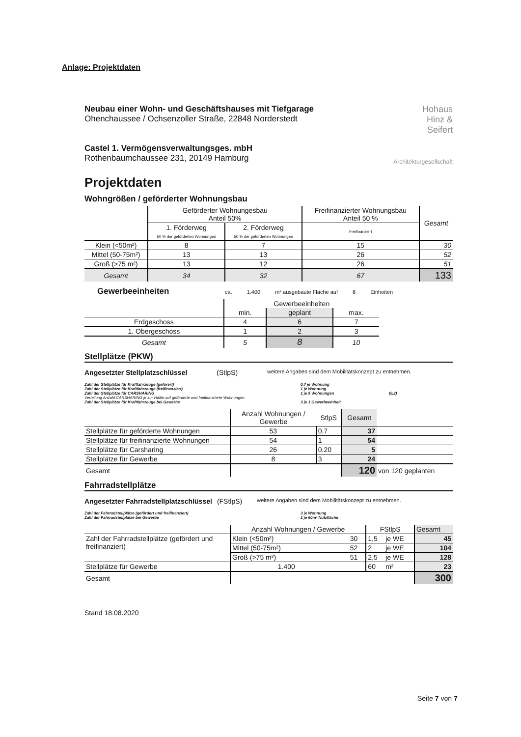Anlage: Projektdaten
Neubau einer Wohn- und Geschäftshauses mit Tiefgarage
Ohenchaussee / Ochsenzoller Straße, 22848 Norderstedt
Castel 1. Vermögensverwaltungsges. mbH
Rothenbaumchaussee 231, 20149 Hamburg
Hohaus
Hinz &
Seifert
Architekturgesellschaft
Projektdaten
Wohngrößen / geförderter Wohnungsbau
| | Geförderter Wohnungesbau Anteil 50% | | Freifinanzierter Wohnungsbau Anteil 50 % | Gesamt |
| | 1. Förderweg 50 % der geförderten Wohnungen | 2. Förderweg 50 % der geförderten Wohnungen | Freifinanziert | |
| Klein (<50m²) | 8 | 7 | 15 | 30 |
| Mittel (50-75m²) | 13 | 13 | 26 | 52 |
| Groß (>75 m²) | 13 | 12 | 26 | 51 |
| Gesamt | 34 | 32 | 67 | 133 |
Gewerbeeinheiten ca. 1.400 m² ausgebaute Fläche auf 8 Einheiten
| | Gewerbeeinheiten | | |
| | min. | geplant | max. |
| Erdgeschoss | 4 | 6 | 7 |
| 1. Obergeschoss | 1 | 2 | 3 |
| Gesamt | 5 | 8 | 10 |
Stellplätze (PKW)
Angesetzter Stellplatzschlüssel (StlpS) weitere Angaben sind dem Mobilitätskonzept zu entnehmen.
Zahl der Stellplätze für Kraftfahrzeuge (geförert) 0,7 je Wohnung
Zahl der Stellplätze für Kraftfahrzeuge (freifinanziert) 1 je Wohnung
Zahl der Stellplätze für CARSHARING 1 je 5 Wohnungen (0,2)
Verteilung Anzahl CARSHARING je zur Hälfte auf geförderte und freifinanzierte Wohnungen.
Zahl der Stellplätze für Kraftfahrzeuge bei Gewerbe 3 je 1 Gewerbeeinheit
| | Anzahl Wohnungen / Gewerbe | StlpS | Gesamt | |
| Stellplätze für geförderte Wohnungen | 53 | 0,7 | 37 | |
| Stellplätze für freifinanzierte Wohnungen | 54 | 1 | 54 | |
| Stellplätze für Carsharing | 26 | 0,20 | 5 | |
| Stellplätze für Gewerbe | 8 | 3 | 24 | |
| Gesamt | | | 120 | von 120 geplanten |
Fahrradstellplätze
Angesetzter Fahrradstellplatzschlüssel (FStlpS) weitere Angaben sind dem Mobilitätskonzept zu entnehmen.
Zahl der Fahrradstellplätze (gefördert und freifinanziert) 3 je Wohnung
Zahl der Fahrradstellplätze bei Gewerbe 1 je 60m² Nutzfläche
| | Anzahl Wohnungen / Gewerbe | | FStlpS | | Gesamt |
| Zahl der Fahrradstellplätze (gefördert und freifinanziert) | Klein (<50m²) | 30 | 1,5 | je WE | 45 |
| | Mittel (50-75m²) | 52 | 2 | je WE | 104 |
| | Groß (>75 m²) | 51 | 2,5 | je WE | 128 |
| Stellplätze für Gewerbe | 1.400 | | 60 | m² | 23 |
| Gesamt | | | | | 300 |
Stand 18.08.2020
Seite 7 von 7